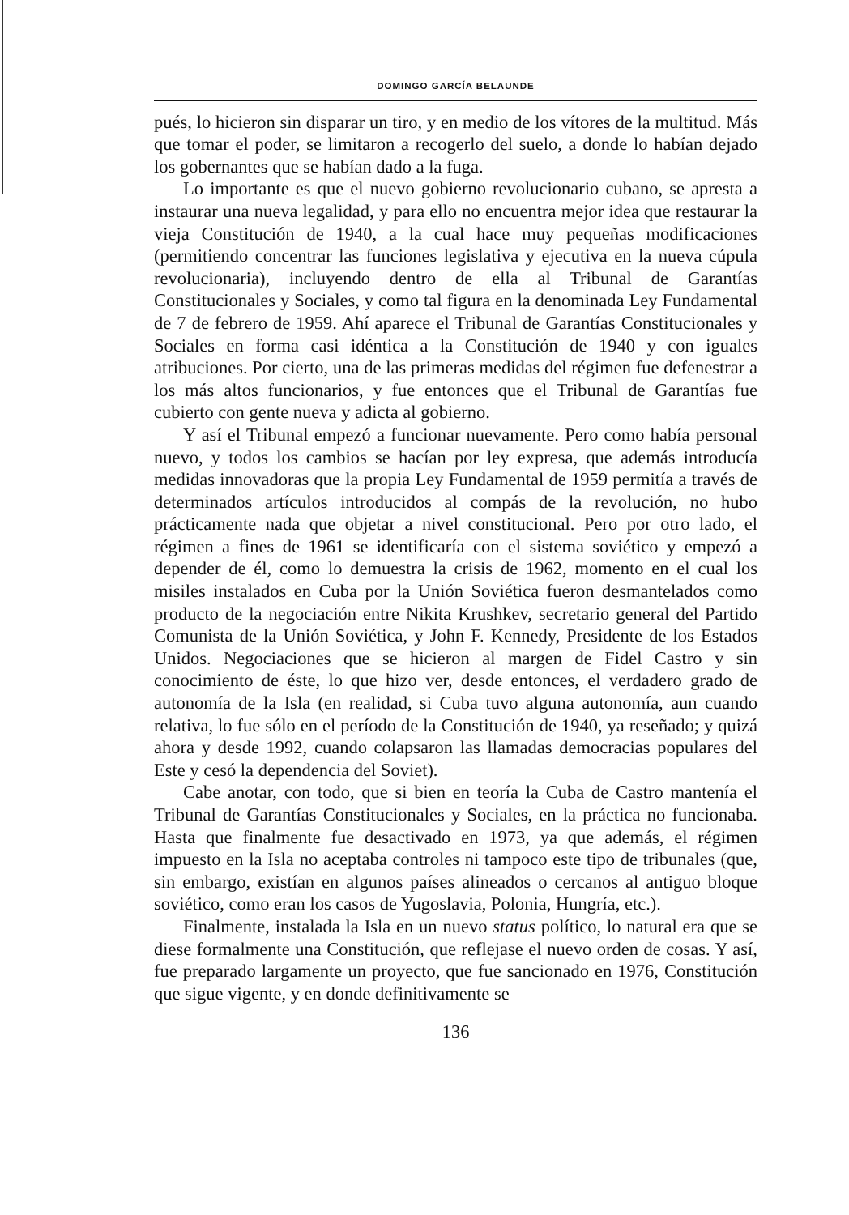DOMINGO GARCÍA BELAUNDE
pués, lo hicieron sin disparar un tiro, y en medio de los vítores de la multitud. Más que tomar el poder, se limitaron a recogerlo del suelo, a donde lo habían dejado los gobernantes que se habían dado a la fuga.
Lo importante es que el nuevo gobierno revolucionario cubano, se apresta a instaurar una nueva legalidad, y para ello no encuentra mejor idea que restaurar la vieja Constitución de 1940, a la cual hace muy pequeñas modificaciones (permitiendo concentrar las funciones legislativa y ejecutiva en la nueva cúpula revolucionaria), incluyendo dentro de ella al Tribunal de Garantías Constitucionales y Sociales, y como tal figura en la denominada Ley Fundamental de 7 de febrero de 1959. Ahí aparece el Tribunal de Garantías Constitucionales y Sociales en forma casi idéntica a la Constitución de 1940 y con iguales atribuciones. Por cierto, una de las primeras medidas del régimen fue defenestrar a los más altos funcionarios, y fue entonces que el Tribunal de Garantías fue cubierto con gente nueva y adicta al gobierno.
Y así el Tribunal empezó a funcionar nuevamente. Pero como había personal nuevo, y todos los cambios se hacían por ley expresa, que además introducía medidas innovadoras que la propia Ley Fundamental de 1959 permitía a través de determinados artículos introducidos al compás de la revolución, no hubo prácticamente nada que objetar a nivel constitucional. Pero por otro lado, el régimen a fines de 1961 se identificaría con el sistema soviético y empezó a depender de él, como lo demuestra la crisis de 1962, momento en el cual los misiles instalados en Cuba por la Unión Soviética fueron desmantelados como producto de la negociación entre Nikita Krushkev, secretario general del Partido Comunista de la Unión Soviética, y John F. Kennedy, Presidente de los Estados Unidos. Negociaciones que se hicieron al margen de Fidel Castro y sin conocimiento de éste, lo que hizo ver, desde entonces, el verdadero grado de autonomía de la Isla (en realidad, si Cuba tuvo alguna autonomía, aun cuando relativa, lo fue sólo en el período de la Constitución de 1940, ya reseñado; y quizá ahora y desde 1992, cuando colapsaron las llamadas democracias populares del Este y cesó la dependencia del Soviet).
Cabe anotar, con todo, que si bien en teoría la Cuba de Castro mantenía el Tribunal de Garantías Constitucionales y Sociales, en la práctica no funcionaba. Hasta que finalmente fue desactivado en 1973, ya que además, el régimen impuesto en la Isla no aceptaba controles ni tampoco este tipo de tribunales (que, sin embargo, existían en algunos países alineados o cercanos al antiguo bloque soviético, como eran los casos de Yugoslavia, Polonia, Hungría, etc.).
Finalmente, instalada la Isla en un nuevo status político, lo natural era que se diese formalmente una Constitución, que reflejase el nuevo orden de cosas. Y así, fue preparado largamente un proyecto, que fue sancionado en 1976, Constitución que sigue vigente, y en donde definitivamente se
136